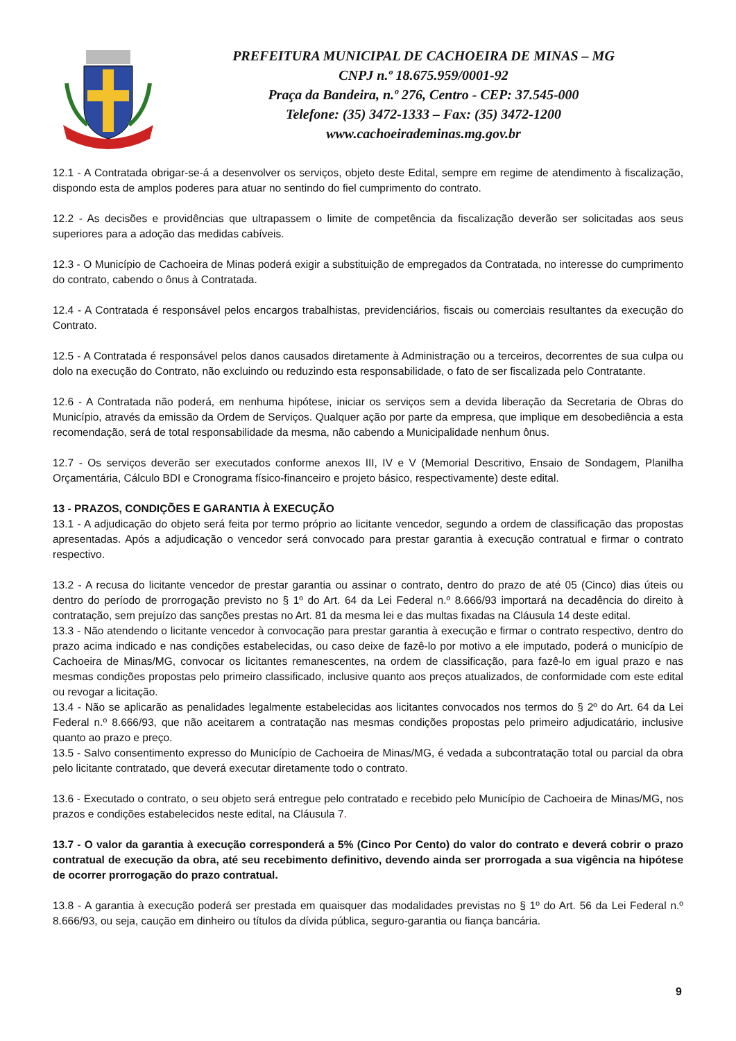PREFEITURA MUNICIPAL DE CACHOEIRA DE MINAS – MG
CNPJ n.º 18.675.959/0001-92
Praça da Bandeira, n.º 276, Centro - CEP: 37.545-000
Telefone: (35) 3472-1333 – Fax: (35) 3472-1200
www.cachoeirademinas.mg.gov.br
12.1 - A Contratada obrigar-se-á a desenvolver os serviços, objeto deste Edital, sempre em regime de atendimento à fiscalização, dispondo esta de amplos poderes para atuar no sentindo do fiel cumprimento do contrato.
12.2 - As decisões e providências que ultrapassem o limite de competência da fiscalização deverão ser solicitadas aos seus superiores para a adoção das medidas cabíveis.
12.3 - O Município de Cachoeira de Minas poderá exigir a substituição de empregados da Contratada, no interesse do cumprimento do contrato, cabendo o ônus à Contratada.
12.4 - A Contratada é responsável pelos encargos trabalhistas, previdenciários, fiscais ou comerciais resultantes da execução do Contrato.
12.5 - A Contratada é responsável pelos danos causados diretamente à Administração ou a terceiros, decorrentes de sua culpa ou dolo na execução do Contrato, não excluindo ou reduzindo esta responsabilidade, o fato de ser fiscalizada pelo Contratante.
12.6 - A Contratada não poderá, em nenhuma hipótese, iniciar os serviços sem a devida liberação da Secretaria de Obras do Município, através da emissão da Ordem de Serviços. Qualquer ação por parte da empresa, que implique em desobediência a esta recomendação, será de total responsabilidade da mesma, não cabendo a Municipalidade nenhum ônus.
12.7 - Os serviços deverão ser executados conforme anexos III, IV e V (Memorial Descritivo, Ensaio de Sondagem, Planilha Orçamentária, Cálculo BDI e Cronograma físico-financeiro e projeto básico, respectivamente) deste edital.
13 - PRAZOS, CONDIÇÕES E GARANTIA À EXECUÇÃO
13.1 - A adjudicação do objeto será feita por termo próprio ao licitante vencedor, segundo a ordem de classificação das propostas apresentadas. Após a adjudicação o vencedor será convocado para prestar garantia à execução contratual e firmar o contrato respectivo.
13.2 - A recusa do licitante vencedor de prestar garantia ou assinar o contrato, dentro do prazo de até 05 (Cinco) dias úteis ou dentro do período de prorrogação previsto no § 1º do Art. 64 da Lei Federal n.º 8.666/93 importará na decadência do direito à contratação, sem prejuízo das sanções prestas no Art. 81 da mesma lei e das multas fixadas na Cláusula 14 deste edital.
13.3 - Não atendendo o licitante vencedor à convocação para prestar garantia à execução e firmar o contrato respectivo, dentro do prazo acima indicado e nas condições estabelecidas, ou caso deixe de fazê-lo por motivo a ele imputado, poderá o município de Cachoeira de Minas/MG, convocar os licitantes remanescentes, na ordem de classificação, para fazê-lo em igual prazo e nas mesmas condições propostas pelo primeiro classificado, inclusive quanto aos preços atualizados, de conformidade com este edital ou revogar a licitação.
13.4 - Não se aplicarão as penalidades legalmente estabelecidas aos licitantes convocados nos termos do § 2º do Art. 64 da Lei Federal n.º 8.666/93, que não aceitarem a contratação nas mesmas condições propostas pelo primeiro adjudicatário, inclusive quanto ao prazo e preço.
13.5 - Salvo consentimento expresso do Município de Cachoeira de Minas/MG, é vedada a subcontratação total ou parcial da obra pelo licitante contratado, que deverá executar diretamente todo o contrato.
13.6 - Executado o contrato, o seu objeto será entregue pelo contratado e recebido pelo Município de Cachoeira de Minas/MG, nos prazos e condições estabelecidos neste edital, na Cláusula 7.
13.7 - O valor da garantia à execução corresponderá a 5% (Cinco Por Cento) do valor do contrato e deverá cobrir o prazo contratual de execução da obra, até seu recebimento definitivo, devendo ainda ser prorrogada a sua vigência na hipótese de ocorrer prorrogação do prazo contratual.
13.8 - A garantia à execução poderá ser prestada em quaisquer das modalidades previstas no § 1º do Art. 56 da Lei Federal n.º 8.666/93, ou seja, caução em dinheiro ou títulos da dívida pública, seguro-garantia ou fiança bancária.
9